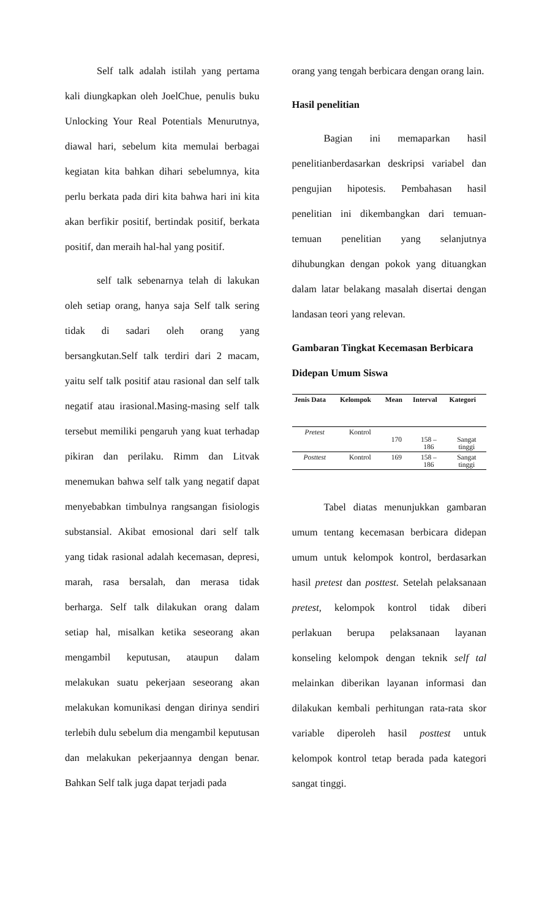Self talk adalah istilah yang pertama kali diungkapkan oleh JoelChue, penulis buku Unlocking Your Real Potentials Menurutnya, diawal hari, sebelum kita memulai berbagai kegiatan kita bahkan dihari sebelumnya, kita perlu berkata pada diri kita bahwa hari ini kita akan berfikir positif, bertindak positif, berkata positif, dan meraih hal-hal yang positif.
self talk sebenarnya telah di lakukan oleh setiap orang, hanya saja Self talk sering tidak di sadari oleh orang yang bersangkutan.Self talk terdiri dari 2 macam, yaitu self talk positif atau rasional dan self talk negatif atau irasional.Masing-masing self talk tersebut memiliki pengaruh yang kuat terhadap pikiran dan perilaku. Rimm dan Litvak menemukan bahwa self talk yang negatif dapat menyebabkan timbulnya rangsangan fisiologis substansial. Akibat emosional dari self talk yang tidak rasional adalah kecemasan, depresi, marah, rasa bersalah, dan merasa tidak berharga. Self talk dilakukan orang dalam setiap hal, misalkan ketika seseorang akan mengambil keputusan, ataupun dalam melakukan suatu pekerjaan seseorang akan melakukan komunikasi dengan dirinya sendiri terlebih dulu sebelum dia mengambil keputusan dan melakukan pekerjaannya dengan benar. Bahkan Self talk juga dapat terjadi pada
orang yang tengah berbicara dengan orang lain.
Hasil penelitian
Bagian ini memaparkan hasil penelitianberdasarkan deskripsi variabel dan pengujian hipotesis. Pembahasan hasil penelitian ini dikembangkan dari temuan-temuan penelitian yang selanjutnya dihubungkan dengan pokok yang dituangkan dalam latar belakang masalah disertai dengan landasan teori yang relevan.
Gambaran Tingkat Kecemasan Berbicara Didepan Umum Siswa
| Jenis Data | Kelompok | Mean | Interval | Kategori |
| --- | --- | --- | --- | --- |
| Pretest | Kontrol | 170 | 158 – 186 | Sangat tinggi |
| Posttest | Kontrol | 169 | 158 – 186 | Sangat tinggi |
Tabel diatas menunjukkan gambaran umum tentang kecemasan berbicara didepan umum untuk kelompok kontrol, berdasarkan hasil pretest dan posttest. Setelah pelaksanaan pretest, kelompok kontrol tidak diberi perlakuan berupa pelaksanaan layanan konseling kelompok dengan teknik self tal melainkan diberikan layanan informasi dan dilakukan kembali perhitungan rata-rata skor variable diperoleh hasil posttest untuk kelompok kontrol tetap berada pada kategori sangat tinggi.